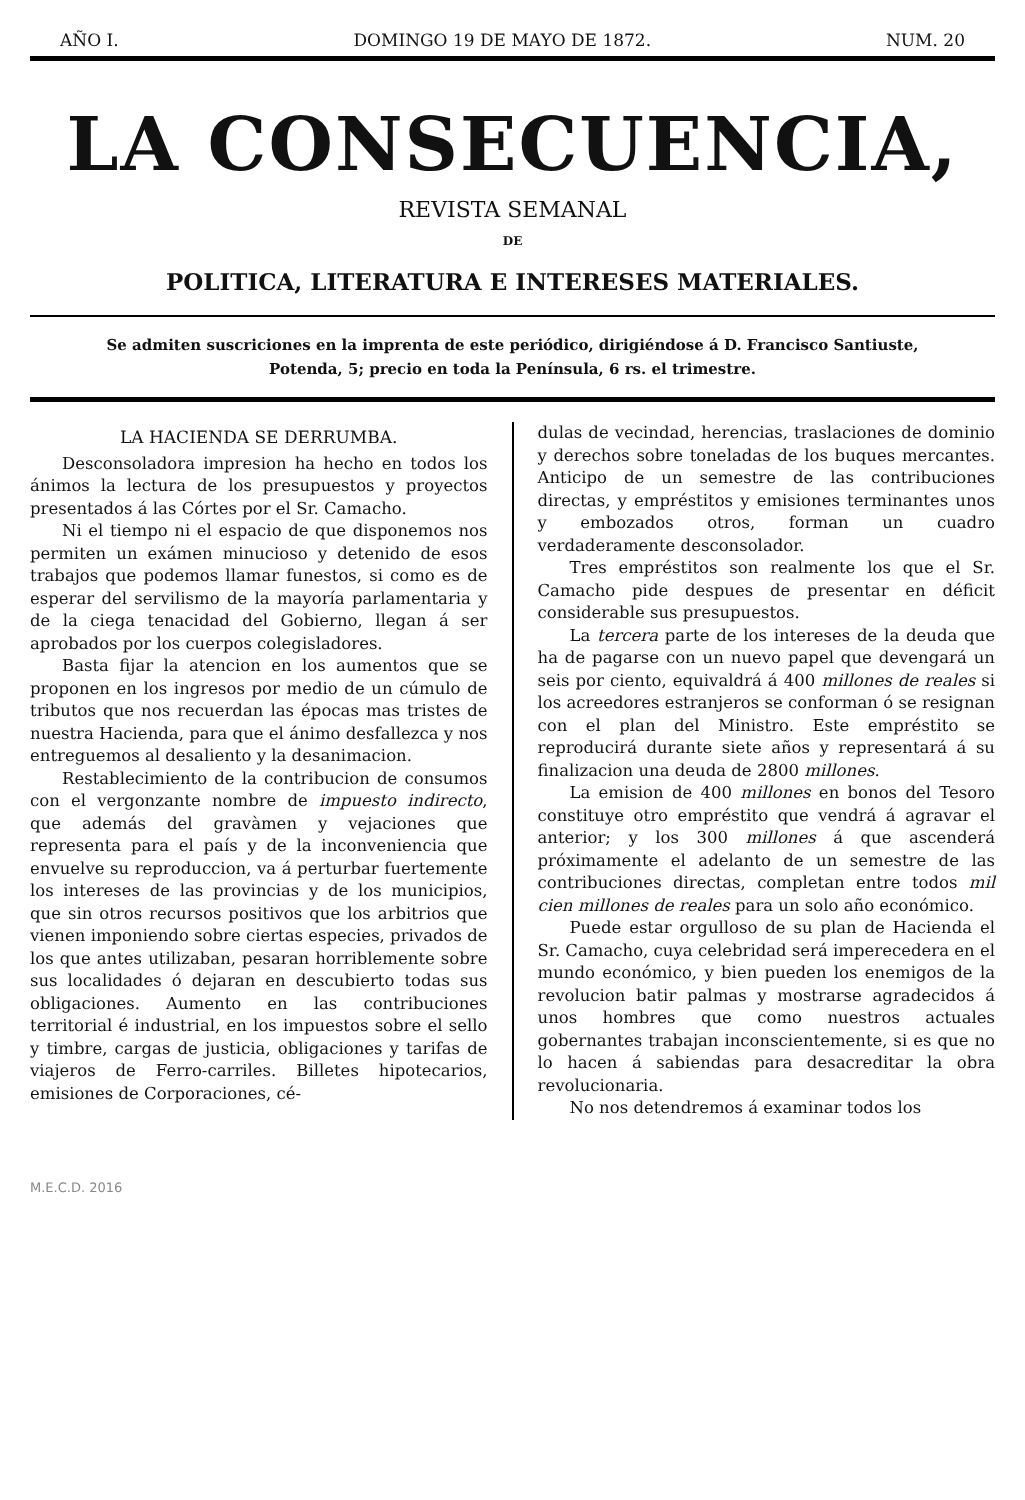AÑO I. DOMINGO 19 DE MAYO DE 1872. NUM. 20
LA CONSECUENCIA,
REVISTA SEMANAL
DE
POLITICA, LITERATURA E INTERESES MATERIALES.
Se admiten suscriciones en la imprenta de este periódico, dirigiéndose á D. Francisco Santiuste,
Potenda, 5; precio en toda la Península, 6 rs. el trimestre.
LA HACIENDA SE DERRUMBA.
Desconsoladora impresion ha hecho en todos los ánimos la lectura de los presupuestos y proyectos presentados á las Córtes por el Sr. Camacho.
Ni el tiempo ni el espacio de que disponemos nos permiten un exámen minucioso y detenido de esos trabajos que podemos llamar funestos, si como es de esperar del servilismo de la mayoría parlamentaria y de la ciega tenacidad del Gobierno, llegan á ser aprobados por los cuerpos colegisladores.
Basta fijar la atencion en los aumentos que se proponen en los ingresos por medio de un cúmulo de tributos que nos recuerdan las épocas mas tristes de nuestra Hacienda, para que el ánimo desfallezca y nos entreguemos al desaliento y la desanimacion.
Restablecimiento de la contribucion de consumos con el vergonzante nombre de impuesto indirecto, que además del gravàmen y vejaciones que representa para el país y de la inconveniencia que envuelve su reproduccion, va á perturbar fuertemente los intereses de las provincias y de los municipios, que sin otros recursos positivos que los arbitrios que vienen imponiendo sobre ciertas especies, privados de los que antes utilizaban, pesaran horriblemente sobre sus localidades ó dejaran en descubierto todas sus obligaciones. Aumento en las contribuciones territorial é industrial, en los impuestos sobre el sello y timbre, cargas de justicia, obligaciones y tarifas de viajeros de Ferro-carriles. Billetes hipotecarios, emisiones de Corporaciones, cé-
dulas de vecindad, herencias, traslaciones de dominio y derechos sobre toneladas de los buques mercantes. Anticipo de un semestre de las contribuciones directas, y empréstitos y emisiones terminantes unos y embozados otros, forman un cuadro verdaderamente desconsolador.
Tres empréstitos son realmente los que el Sr. Camacho pide despues de presentar en déficit considerable sus presupuestos.
La tercera parte de los intereses de la deuda que ha de pagarse con un nuevo papel que devengará un seis por ciento, equivaldrá á 400 millones de reales si los acreedores estranjeros se conforman ó se resignan con el plan del Ministro. Este empréstito se reproducirá durante siete años y representará á su finalizacion una deuda de 2800 millones.
La emision de 400 millones en bonos del Tesoro constituye otro empréstito que vendrá á agravar el anterior; y los 300 millones á que ascenderá próximamente el adelanto de un semestre de las contribuciones directas, completan entre todos mil cien millones de reales para un solo año económico.
Puede estar orgulloso de su plan de Hacienda el Sr. Camacho, cuya celebridad será imperecedera en el mundo económico, y bien pueden los enemigos de la revolucion batir palmas y mostrarse agradecidos á unos hombres que como nuestros actuales gobernantes trabajan inconscientemente, si es que no lo hacen á sabiendas para desacreditar la obra revolucionaria.
No nos detendremos á examinar todos los
M.E.C.D. 2016